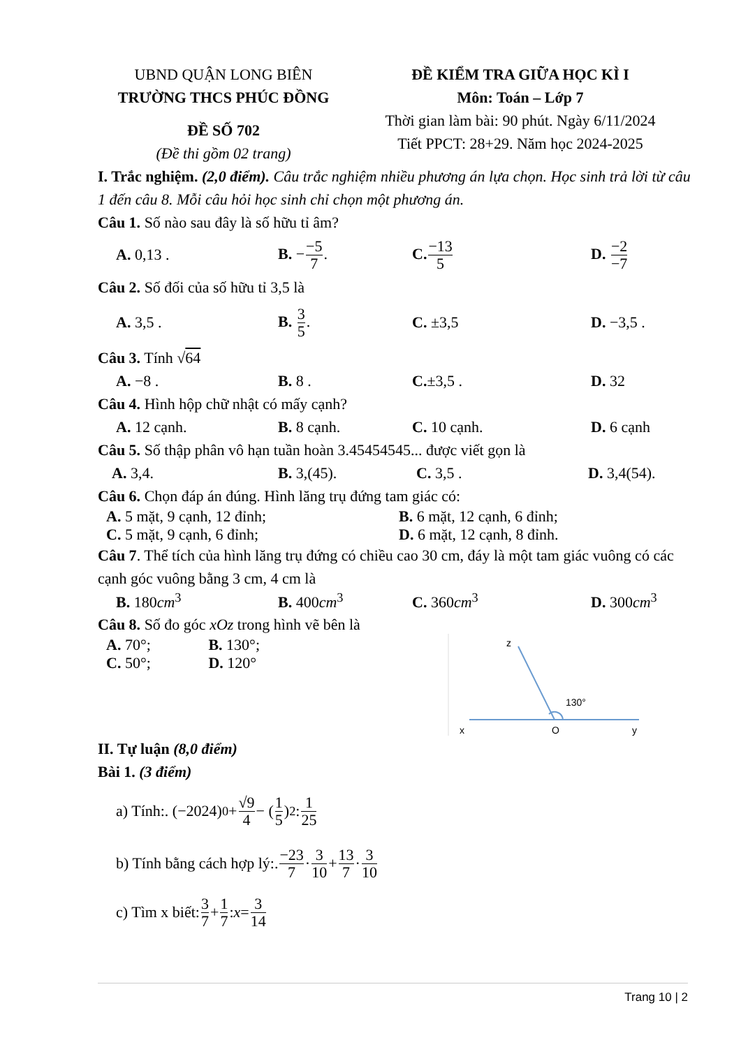UBND QUẬN LONG BIÊN
TRƯỜNG THCS PHÚC ĐỒNG
ĐỀ SỐ 702
(Đề thi gồm 02 trang)
ĐỀ KIỂM TRA GIỮA HỌC KÌ I
Môn: Toán – Lớp 7
Thời gian làm bài: 90 phút. Ngày 6/11/2024
Tiết PPCT: 28+29. Năm học 2024-2025
I. Trắc nghiệm. (2,0 điểm). Câu trắc nghiệm nhiều phương án lựa chọn. Học sinh trả lời từ câu 1 đến câu 8. Mỗi câu hỏi học sinh chỉ chọn một phương án.
Câu 1. Số nào sau đây là số hữu tỉ âm?
A. 0,13 . B. −−5 7. C.−13 5 D. −2 −7
Câu 2. Số đối của số hữu tỉ 3,5 là
A. 3,5 . B. 3 5. C. ±3,5 D. −3,5 .
Câu 3. Tính √64
A. −8 . B. 8 . C.±3,5 . D. 32
Câu 4. Hình hộp chữ nhật có mấy cạnh?
A. 12 cạnh. B. 8 cạnh. C. 10 cạnh. D. 6 cạnh
Câu 5. Số thập phân vô hạn tuần hoàn 3.45454545... được viết gọn là
A. 3,4. B. 3,(45). C. 3,5 . D. 3,4(54).
Câu 6. Chọn đáp án đúng. Hình lăng trụ đứng tam giác có:
A. 5 mặt, 9 cạnh, 12 đỉnh; B. 6 mặt, 12 cạnh, 6 đỉnh;
C. 5 mặt, 9 cạnh, 6 đỉnh; D. 6 mặt, 12 cạnh, 8 đỉnh.
Câu 7. Thể tích của hình lăng trụ đứng có chiều cao 30 cm, đáy là một tam giác vuông có các cạnh góc vuông bằng 3 cm, 4 cm là
B. 180cm<sup>3</sup> B. 400cm<sup>3</sup> C. 360cm<sup>3</sup> D. 300cm<sup>3</sup>
Câu 8. Số đo góc xOz trong hình vẽ bên là
A. 70°; B. 130°;
C. 50°; D. 120°
z
130°
x
O
y
II. Tự luận (8,0 điểm)
Bài 1. (3 điểm)
a) Tính:. (−2024)<sup>0</sup> + √9 4 − (1 5)<sup>2</sup> : 1 25
b) Tính bằng cách hợp lý:. −23 7 · 3 10 + 13 7 · 3 10
c) Tìm x biết: 3 7 + 1 7: x = 3 14
Trang 10 | 2